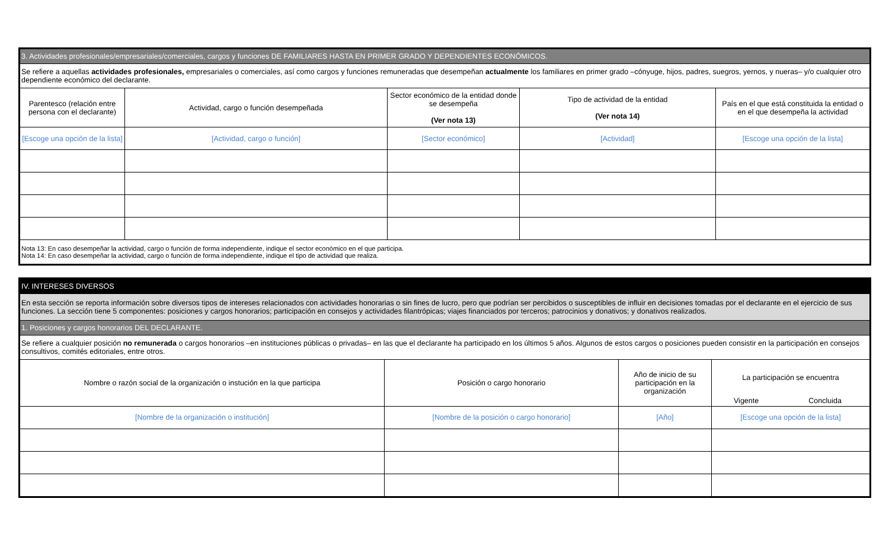| 3. Actividades profesionales/empresariales/comerciales, cargos y funciones DE FAMILIARES HASTA EN PRIMER GRADO Y DEPENDIENTES ECONÓMICOS. | | | | |
| Se refiere a aquellas actividades profesionales, empresariales o comerciales, así como cargos y funciones remuneradas que desempeñan actualmente los familiares en primer grado –cónyuge, hijos, padres, suegros, yernos, y nueras– y/o cualquier otro dependiente económico del declarante. | | | | |
| Parentesco (relación entre persona con el declarante) | Actividad, cargo o función desempeñada | Sector económico de la entidad donde se desempeña (Ver nota 13) | Tipo de actividad de la entidad (Ver nota 14) | País en el que está constituida la entidad o en el que desempeña la actividad |
| [Escoge una opción de la lista] | [Actividad, cargo o función] | [Sector económico] | [Actividad] | [Escoge una opción de la lista] |
| Nota 13: En caso desempeñar la actividad, cargo o función de forma independiente, indique el sector económico en el que participa. Nota 14: En caso desempeñar la actividad, cargo o función de forma independiente, indique el tipo de actividad que realiza. | | | | |
| IV. INTERESES DIVERSOS | | | | |
| En esta sección se reporta información sobre diversos tipos de intereses relacionados con actividades honorarias o sin fines de lucro, pero que podrían ser percibidos o susceptibles de influir en decisiones tomadas por el declarante en el ejercicio de sus funciones. La sección tiene 5 componentes: posiciones y cargos honorarios; participación en consejos y actividades filantrópicas; viajes financiados por terceros; patrocinios y donativos; y donativos realizados. | | | | |
| 1. Posiciones y cargos honorarios DEL DECLARANTE. | | | | |
| Se refiere a cualquier posición no remunerada o cargos honorarios –en instituciones públicas o privadas– en las que el declarante ha participado en los últimos 5 años. Algunos de estos cargos o posiciones pueden consistir en la participación en consejos consultivos, comités editoriales, entre otros. | | | | |
| Nombre o razón social de la organización o instución en la que participa | Posición o cargo honorario | Año de inicio de su participación en la organización | La participación se encuentra | |
| | | | Vigente | Concluida |
| [Nombre de la organización o institución] | [Nombre de la posición o cargo honorario] | [Año] | [Escoge una opción de la lista] | |